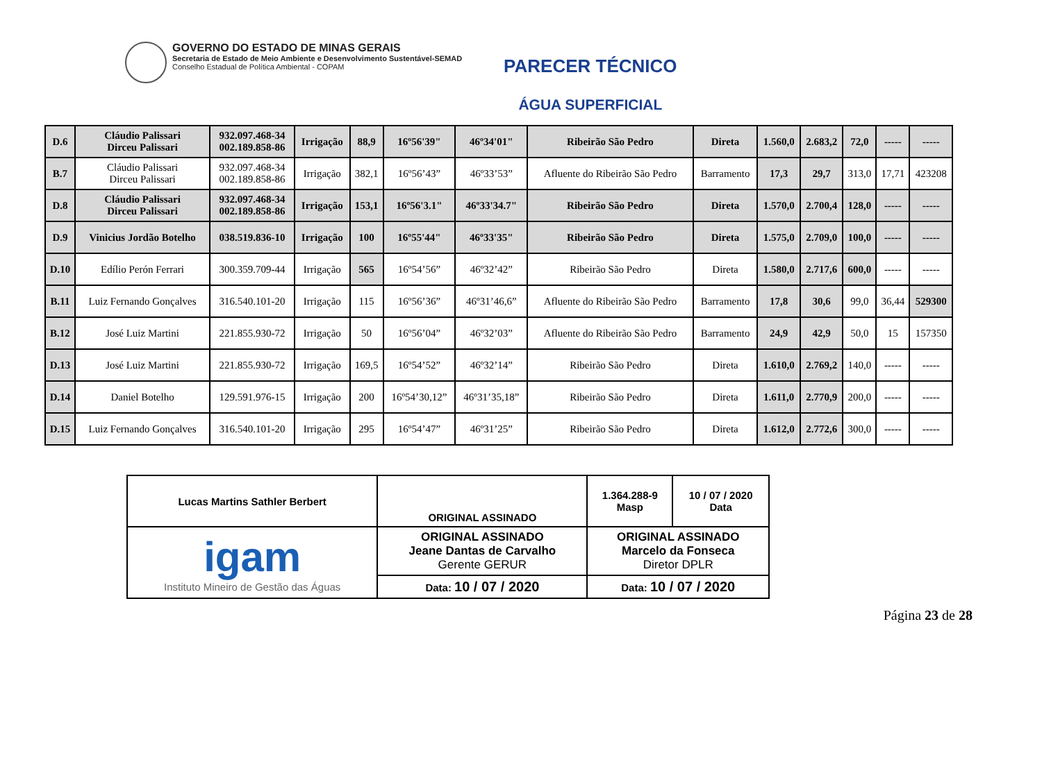GOVERNO DO ESTADO DE MINAS GERAIS
Secretaria de Estado de Meio Ambiente e Desenvolvimento Sustentável-SEMAD
Conselho Estadual de Política Ambiental - COPAM
PARECER TÉCNICO
ÁGUA SUPERFICIAL
| D.6 | Cláudio Palissari Dirceu Palissari | 932.097.468-34 002.189.858-86 | Irrigação | 88,9 | 16º56'39" | 46º34'01" | Ribeirão São Pedro | Direta | 1.560,0 | 2.683,2 | 72,0 | ----- | ----- |
| B.7 | Cláudio Palissari Dirceu Palissari | 932.097.468-34 002.189.858-86 | Irrigação | 382,1 | 16º56’43” | 46º33’53” | Afluente do Ribeirão São Pedro | Barramento | 17,3 | 29,7 | 313,0 | 17,71 | 423208 |
| D.8 | Cláudio Palissari Dirceu Palissari | 932.097.468-34 002.189.858-86 | Irrigação | 153,1 | 16º56'3.1" | 46º33'34.7" | Ribeirão São Pedro | Direta | 1.570,0 | 2.700,4 | 128,0 | ----- | ----- |
| D.9 | Vinicius Jordão Botelho | 038.519.836-10 | Irrigação | 100 | 16º55'44" | 46º33'35" | Ribeirão São Pedro | Direta | 1.575,0 | 2.709,0 | 100,0 | ----- | ----- |
| D.10 | Edílio Perón Ferrari | 300.359.709-44 | Irrigação | 565 | 16º54’56” | 46º32’42” | Ribeirão São Pedro | Direta | 1.580,0 | 2.717,6 | 600,0 | ----- | ----- |
| B.11 | Luiz Fernando Gonçalves | 316.540.101-20 | Irrigação | 115 | 16º56’36” | 46º31’46,6” | Afluente do Ribeirão São Pedro | Barramento | 17,8 | 30,6 | 99,0 | 36,44 | 529300 |
| B.12 | José Luiz Martini | 221.855.930-72 | Irrigação | 50 | 16º56’04” | 46º32’03” | Afluente do Ribeirão São Pedro | Barramento | 24,9 | 42,9 | 50,0 | 15 | 157350 |
| D.13 | José Luiz Martini | 221.855.930-72 | Irrigação | 169,5 | 16º54’52” | 46º32’14” | Ribeirão São Pedro | Direta | 1.610,0 | 2.769,2 | 140,0 | ----- | ----- |
| D.14 | Daniel Botelho | 129.591.976-15 | Irrigação | 200 | 16º54’30,12” | 46º31’35,18” | Ribeirão São Pedro | Direta | 1.611,0 | 2.770,9 | 200,0 | ----- | ----- |
| D.15 | Luiz Fernando Gonçalves | 316.540.101-20 | Irrigação | 295 | 16º54’47” | 46º31’25” | Ribeirão São Pedro | Direta | 1.612,0 | 2.772,6 | 300,0 | ----- | ----- |
| Lucas Martins Sathler Berbert | ORIGINAL ASSINADO | 1.364.288-9 Masp | 10 / 07 / 2020 Data |
| igam Instituto Mineiro de Gestão das Águas | ORIGINAL ASSINADO Jeane Dantas de Carvalho Gerente GERUR | ORIGINAL ASSINADO Marcelo da Fonseca Diretor DPLR | |
| | Data: 10 / 07 / 2020 | Data: 10 / 07 / 2020 | |
Página 23 de 28